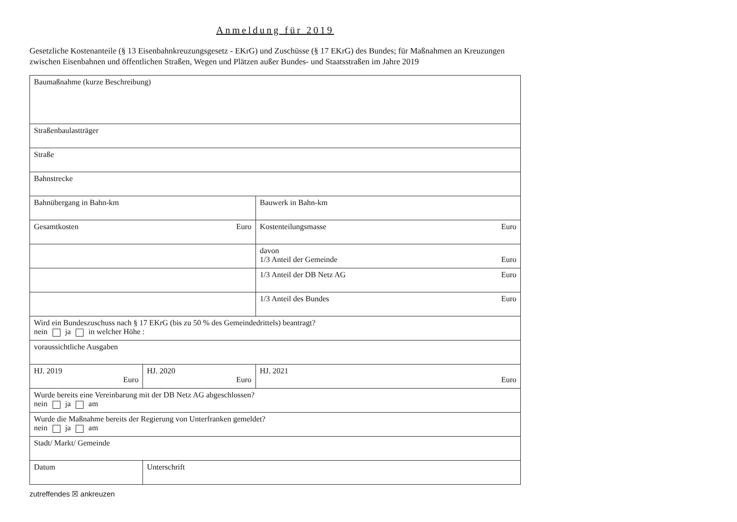Anmeldung für 2019
Gesetzliche Kostenanteile (§ 13 Eisenbahnkreuzungsgesetz - EKrG) und Zuschüsse (§ 17 EKrG) des Bundes; für Maßnahmen an Kreuzungen zwischen Eisenbahnen und öffentlichen Straßen, Wegen und Plätzen außer Bundes- und Staatsstraßen im Jahre 2019
| Baumaßnahme (kurze Beschreibung) | | |
| Straßenbaulastträger | | |
| Straße | | |
| Bahnstrecke | | |
| Bahnübergang in Bahn-km | | Bauwerk in Bahn-km |
| Gesamtkosten Euro | | Kostenteilungsmasse Euro |
| | | davon 1/3 Anteil der Gemeinde Euro |
| | | 1/3 Anteil der DB Netz AG Euro |
| | | 1/3 Anteil des Bundes Euro |
| Wird ein Bundeszuschuss nach § 17 EKrG (bis zu 50 % des Gemeindedrittels) beantragt? nein ja in welcher Höhe : | | |
| voraussichtliche Ausgaben | | |
| HJ. 2019 Euro | HJ. 2020 Euro | HJ. 2021 Euro |
| Wurde bereits eine Vereinbarung mit der DB Netz AG abgeschlossen? nein ja am | | |
| Wurde die Maßnahme bereits der Regierung von Unterfranken gemeldet? nein ja am | | |
| Stadt/ Markt/ Gemeinde | | |
| Datum | Unterschrift | |
zutreffendes ☒ ankreuzen